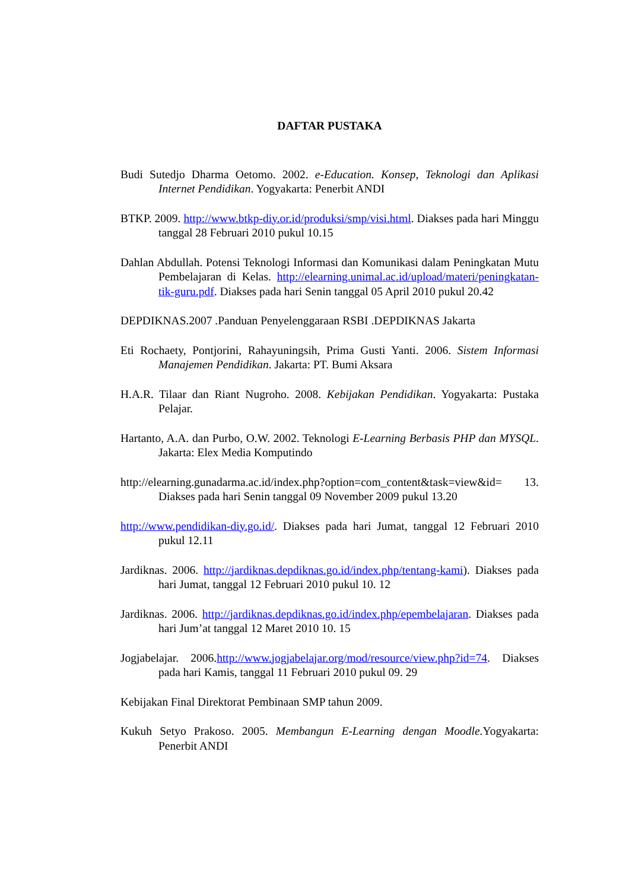DAFTAR PUSTAKA
Budi Sutedjo Dharma Oetomo. 2002. e-Education. Konsep, Teknologi dan Aplikasi Internet Pendidikan. Yogyakarta: Penerbit ANDI
BTKP. 2009. http://www.btkp-diy.or.id/produksi/smp/visi.html. Diakses pada hari Minggu tanggal 28 Februari 2010 pukul 10.15
Dahlan Abdullah. Potensi Teknologi Informasi dan Komunikasi dalam Peningkatan Mutu Pembelajaran di Kelas. http://elearning.unimal.ac.id/upload/materi/peningkatan-tik-guru.pdf. Diakses pada hari Senin tanggal 05 April 2010 pukul 20.42
DEPDIKNAS.2007 .Panduan Penyelenggaraan RSBI .DEPDIKNAS Jakarta
Eti Rochaety, Pontjorini, Rahayuningsih, Prima Gusti Yanti. 2006. Sistem Informasi Manajemen Pendidikan. Jakarta: PT. Bumi Aksara
H.A.R. Tilaar dan Riant Nugroho. 2008. Kebijakan Pendidikan. Yogyakarta: Pustaka Pelajar.
Hartanto, A.A. dan Purbo, O.W. 2002. Teknologi E-Learning Berbasis PHP dan MYSQL. Jakarta: Elex Media Komputindo
http://elearning.gunadarma.ac.id/index.php?option=com_content&task=view&id= 13. Diakses pada hari Senin tanggal 09 November 2009 pukul 13.20
http://www.pendidikan-diy.go.id/. Diakses pada hari Jumat, tanggal 12 Februari 2010 pukul 12.11
Jardiknas. 2006. http://jardiknas.depdiknas.go.id/index.php/tentang-kami). Diakses pada hari Jumat, tanggal 12 Februari 2010 pukul 10. 12
Jardiknas. 2006. http://jardiknas.depdiknas.go.id/index.php/epembelajaran. Diakses pada hari Jum’at tanggal 12 Maret 2010 10. 15
Jogjabelajar. 2006.http://www.jogjabelajar.org/mod/resource/view.php?id=74. Diakses pada hari Kamis, tanggal 11 Februari 2010 pukul 09. 29
Kebijakan Final Direktorat Pembinaan SMP tahun 2009.
Kukuh Setyo Prakoso. 2005. Membangun E-Learning dengan Moodle. Yogyakarta: Penerbit ANDI